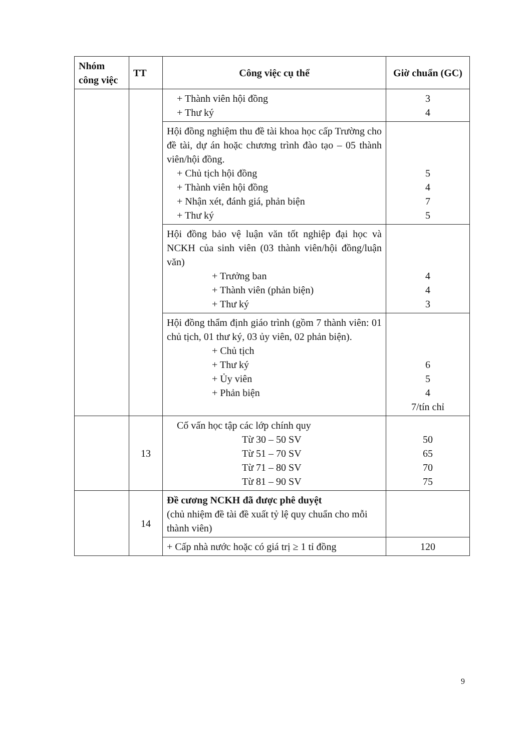| Nhóm công việc | TT | Công việc cụ thể | Giờ chuẩn (GC) |
| --- | --- | --- | --- |
| | | + Thành viên hội đồng + Thư ký | 3 4 |
| | | Hội đồng nghiệm thu đề tài khoa học cấp Trường cho đề tài, dự án hoặc chương trình đào tạo – 05 thành viên/hội đồng. + Chủ tịch hội đồng + Thành viên hội đồng + Nhận xét, đánh giá, phản biện + Thư ký | 5 4 7 5 |
| | | Hội đồng bảo vệ luận văn tốt nghiệp đại học và NCKH của sinh viên (03 thành viên/hội đồng/luận văn) + Trưởng ban + Thành viên (phản biện) + Thư ký | 4 4 3 |
| | | Hội đồng thẩm định giáo trình (gồm 7 thành viên: 01 chủ tịch, 01 thư ký, 03 ủy viên, 02 phản biện). + Chủ tịch + Thư ký + Ủy viên + Phản biện | 6 5 4 7/tín chỉ |
| | 13 | Cố vấn học tập các lớp chính quy Từ 30 – 50 SV Từ 51 – 70 SV Từ 71 – 80 SV Từ 81 – 90 SV | 50 65 70 75 |
| | 14 | Đề cương NCKH đã được phê duyệt (chủ nhiệm đề tài đề xuất tỷ lệ quy chuẩn cho mỗi thành viên) | |
| | | + Cấp nhà nước hoặc có giá trị ≥ 1 tỉ đồng | 120 |
9